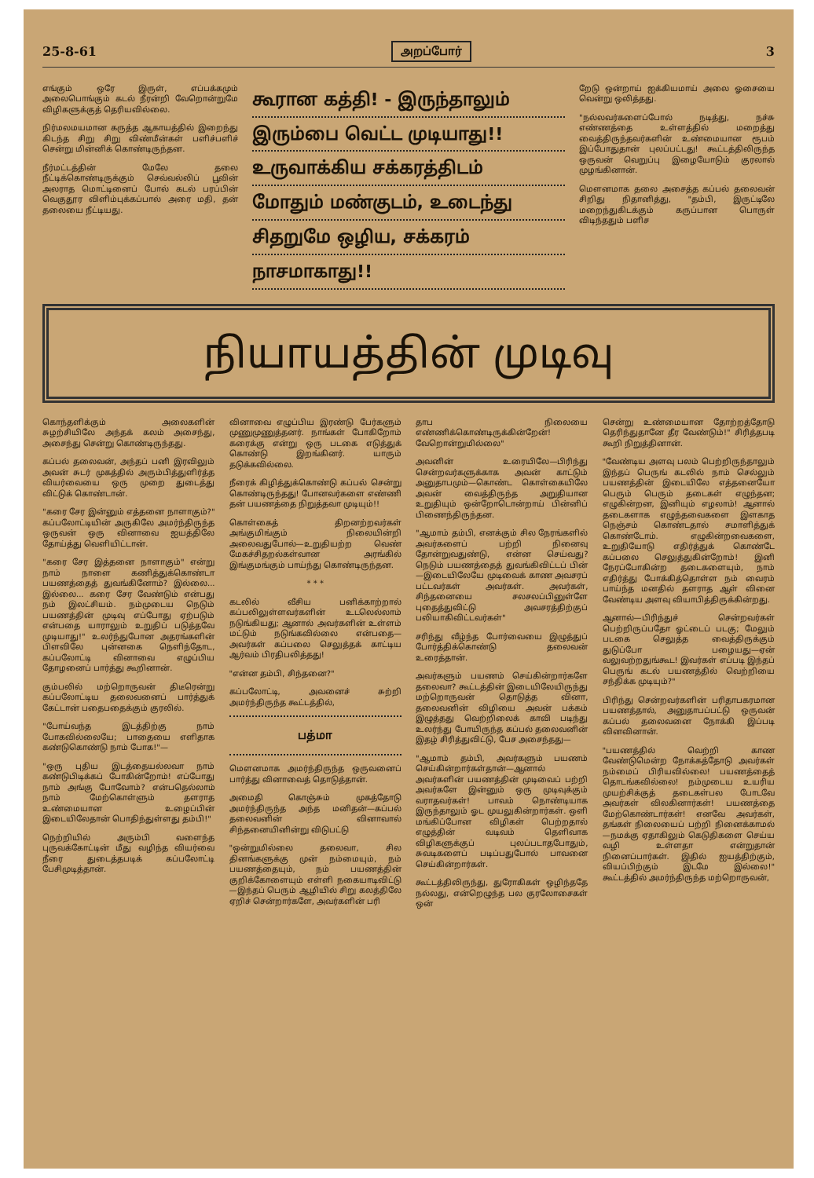25-8-61 அறப்போர் 3
எங்கும் ஒரே இருள், எப்பக்கமும் அலைபொங்கும் கடல் நீரன்றி வேறொன்றுமே விழிகளுக்குத் தெரியவில்லை.
நிர்மலமயமான கருத்த ஆகாயத்தில் இறைந்து கிடந்த சிறு சிறு விண்மீன்கள் பளிச்பளிச் சென்று மின்னிக் கொண்டிருந்தன.
நீர்மட்டத்தின் மேலே தலை நீட்டிக்கொண்டிருக்கும் செவ்வல்லிப் பூவின் அலராத மொட்டினைப் போல் கடல் பரப்பின் வெகுதூர விளிம்புக்கப்பால் அரை மதி, தன் தலையை நீட்டியது.
கூரான கத்தி! - இருந்தாலும்
இரும்பை வெட்ட முடியாது!!
உருவாக்கிய சக்கரத்திடம்
மோதும் மண்குடம், உடைந்து
சிதறுமே ஒழிய, சக்கரம்
நாசமாகாது!!
றேடு ஒன்றாய் ஐக்கியமாய் அலை ஓசையை வென்று ஒலித்தது.
"நல்லவர்களைப்போல் நடித்து, நச்சு எண்ணத்தை உள்ளத்தில் மறைத்து வைத்திருந்தவர்களின் உண்மையான ரூபம் இப்போதுதான் புலப்பட்டது! கூட்டத்திலிருந்த ஒருவன் வெறுப்பு இழையோடும் குரலால் முழங்கினான்.
மௌனமாக தலை அசைத்த கப்பல் தலைவன் சிறிது நிதானித்து, "தம்பி, இருட்டிலே மறைந்துகிடக்கும் கருப்பான பொருள் விடிந்ததும் பளிச
நியாயத்தின் முடிவு
கொந்தளிக்கும் அலைகளின் சுழற்சியிலே அந்தக் கலம் அசைந்து, அசைந்து சென்று கொண்டிருந்தது.
கப்பல் தலைவன், அந்தப் பனி இரவிலும் அவன் சுடர் முகத்தில் அரும்பித்துளிர்த்த வியர்வையை ஒரு முறை துடைத்து விட்டுக் கொண்டான்.
"கரை சேர இன்னும் எத்தனை நாளாகும்?" கப்பலோட்டியின் அருகிலே அமர்ந்திருந்த ஒருவன் ஒரு வினாவை ஐயத்திலே தோய்த்து வெளியிட்டான்.
"கரை சேர இத்தனை நாளாகும்" என்று நாம் நாளை கணித்துக்கொண்டா பயணத்தைத் துவங்கினோம்? இல்லை... இல்லை... கரை சேர வேண்டும் என்பது நம் இலட்சியம். நம்முடைய நெடும் பயணத்தின் முடிவு எப்போது ஏற்படும் என்பதை யாராலும் உறுதிப் படுத்தவே முடியாது!" உலர்ந்துபோன அதரங்களின் பிளவிலே புன்னகை நெளிந்தோட, கப்பலோட்டி வினாவை எழுப்பிய தோழனைப் பார்த்து கூறினான்.
கும்பலில் மற்றொருவன் திடீரென்று கப்பலோட்டிய தலைவனைப் பார்த்துக் கேட்டான் பதைபதைக்கும் குரலில்.
"போய்வந்த இடத்திற்கு நாம் போகவில்லையே; பாதையை எளிதாக கண்டுகொண்டு நாம் போக!"—
"ஒரு புதிய இடத்தையல்லவா நாம் கண்டுபிடிக்கப் போகின்றோம்! எப்போது நாம் அங்கு போவோம்? என்பதெல்லாம் நாம் மேற்கொள்ளும் தளராத உண்மையான உழைப்பின் இடையிலேதான் பொதிந்துள்ளது தம்பி!"
நெற்றியில் அரும்பி வளைந்த புருவக்கோட்டின் மீது வழிந்த வியர்வை நீரை துடைத்தபடிக் கப்பலோட்டி பேசிமுடித்தான்.
வினாவை எழுப்பிய இரண்டு பேர்களும் முணுமுணுத்தனர். நாங்கள் போகிறோம் கரைக்கு என்று ஒரு படகை எடுத்துக் கொண்டு இறங்கினர். யாரும் தடுக்கவில்லை.
நீரைக் கிழித்துக்கொண்டு கப்பல் சென்று கொண்டிருந்தது! போனவர்களை எண்ணி தன் பயணத்தை நிறுத்தவா முடியும்!!
கொள்கைத் திறனற்றவர்கள் அங்குமிங்கும் நிலையின்றி அலைவதுபோல்—உறுதியற்ற வெண் மேகச்சிதறல்கள்வான அரங்கில் இங்குமங்கும் பாய்ந்து கொண்டிருந்தன.
* * *
கடலில் வீசிய பனிக்காற்றால் கப்பலிலுள்ளவர்களின் உடலெல்லாம் நடுங்கியது; ஆனால் அவர்களின் உள்ளம் மட்டும் நடுங்கவில்லை என்பதை—அவர்கள் கப்பலை செலுத்தக் காட்டிய ஆர்வம் பிரதிபலித்தது!
"என்ன தம்பி, சிந்தனை?"
கப்பலோட்டி, அவனைச் சுற்றி அமர்ந்திருந்த கூட்டத்தில்,
பத்மா
மௌனமாக அமர்ந்திருந்த ஒருவனைப் பார்த்து வினாவைத் தொடுத்தான்.
அமைதி கொஞ்சும் முகத்தோடு அமர்ந்திருந்த அந்த மனிதன்—கப்பல் தலைவனின் வினாவால் சிந்தனையினின்று விடுபட்டு
"ஒன்றுமில்லை தலைவா, சில தினங்களுக்கு முன் நம்மையும், நம் பயணத்தையும், நம் பயணத்தின் குறிக்கோளையும் எள்ளி நகையாடிவிட்டு—இந்தப் பெரும் ஆழியில் சிறு கலத்திலே ஏறிச் சென்றார்களே, அவர்களின் பரி
தாப நிலையை எண்ணிக்கொண்டிருக்கின்றேன்! வேறொன்றுமில்லை"
அவனின் உரையிலே—பிரிந்து சென்றவர்களுக்காக அவன் காட்டும் அனுதாபமும்—கொண்ட கொள்கையிலே அவன் வைத்திருந்த அறுதியான உறுதியும் ஒன்றோடொன்றாய் பின்னிப் பிணைந்திருந்தன.
"ஆமாம் தம்பி, எனக்கும் சில நேரங்களில் அவர்களைப் பற்றி நினைவு தோன்றுவதுண்டு, என்ன செய்வது? நெடும் பயணத்தைத் துவங்கிவிட்டப் பின்—இடையிலேயே முடிவைக் காண அவசரப் பட்டவர்கள் அவர்கள். அவர்கள், சிந்தனையை சலசலப்பினுள்ளே புதைத்துவிட்டு அவசரத்திற்குப் பலியாகிவிட்டவர்கள்"
சரிந்து வீழ்ந்த போர்வையை இழுத்துப் போர்த்திக்கொண்டு தலைவன் உரைத்தான்.
அவர்களும் பயணம் செய்கின்றார்களே தலைவா? கூட்டத்தின் இடையிலேயிருந்து மற்றொருவன் தொடுத்த வினா, தலைவனின் விழியை அவன் பக்கம் இழுத்தது வெற்றிலைக் காவி படிந்து உலர்ந்து போயிருந்த கப்பல் தலைவனின் இதழ் சிரித்துவிட்டு, பேச அசைந்தது—
"ஆமாம் தம்பி, அவர்களும் பயணம் செய்கின்றார்கள்தான்—ஆனால் அவர்களின் பயணத்தின் முடிவைப் பற்றி அவர்களே இன்னும் ஒரு முடிவுக்கும் வராதவர்கள்! பாவம் நொண்டியாக இருந்தாலும் ஓட முயலுகின்றார்கள். ஒளி மங்கிப்போன விழிகள் பெற்றதால் எழுத்தின் வடிவம் தெளிவாக விழிகளுக்குப் புலப்படாதபோதும், சுவடிகளைப் படிப்பதுபோல் பாவனை செய்கின்றார்கள்.
கூட்டத்திலிருந்து, துரோகிகள் ஒழிந்ததே நல்லது, என்றெழுந்த பல குரலோசைகள் ஒன்
சென்று உண்மையான தோற்றத்தோடு தெரிந்துதானே தீர வேண்டும்!" சிரித்தபடி கூறி நிறுத்தினான்.
"வேண்டிய அளவு பலம் பெற்றிருந்தாலும் இந்தப் பெருங் கடலில் நாம் செல்லும் பயணத்தின் இடையிலே எத்தனையோ பெரும் பெரும் தடைகள் எழுந்தன; எழுகின்றன, இனியும் எழலாம்! ஆனால் தடைகளாக எழுந்தவைகளை இளகாத நெஞ்சம் கொண்டதால் சமாளித்துக் கொண்டோம். எழுகின்றவைகளை, உறுதியோடு எதிர்த்துக் கொண்டே கப்பலை செலுத்துகின்றோம்! இனி நேரப்போகின்ற தடைகளையும், நாம் எதிர்த்து போக்கித்தொள்ள நம் வைரம் பாய்ந்த மனதில் தளராத ஆள் வினை வேண்டிய அளவு வியாபித்திருக்கின்றது.
ஆனால்—பிரிந்துச் சென்றவர்கள் பெற்றிருப்பதோ ஓட்டைப் படகு; மேலும் படகை செலுத்த வைத்திருக்கும் துடுப்போ பழையது—ஏன் வலுவற்றதுங்கூட! இவர்கள் எப்படி இந்தப் பெருங் கடல் பயணத்தில் வெற்றியை சந்திக்க முடியும்?"
பிரிந்து சென்றவர்களின் பரிதாபகரமான பயணத்தால், அனுதாபப்பட்டு ஒருவன் கப்பல் தலைவனை நோக்கி இப்படி வினவினான்.
"பயணத்தில் வெற்றி காண வேண்டுமென்ற நோக்கத்தோடு அவர்கள் நம்மைப் பிரியவில்லை! பயணத்தைத் தொடங்கவில்லை! நம்முடைய உயரிய முயற்சிக்குத் தடைகள்பல போடவே அவர்கள் விலகினார்கள்! பயணத்தை மேற்கொண்டார்கள்! எனவே அவர்கள், தங்கள் நிலையைப் பற்றி நினைக்காமல்—நமக்கு ஏதாகிலும் கெடுதிகளை செய்ய வழி உள்ளதா என்றுதான் நினைப்பார்கள். இதில் ஐயத்திற்கும், வியப்பிற்கும் இடமே இல்லை!" கூட்டத்தில் அமர்ந்திருந்த மற்றொருவன்,